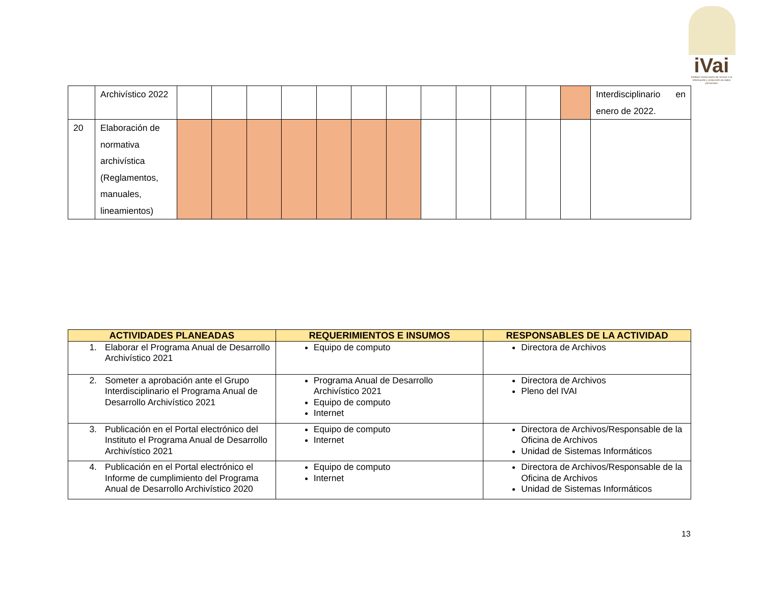iVai
Instituto Veracruzano de acceso a la información y protección de datos personales
| | Archivístico 2022 | | | | | | | | | | | | | Interdisciplinario en enero de 2022. |
| 20 | Elaboración de normativa archivística (Reglamentos, manuales, lineamientos) | | | | | | | | | | | | | |
| ACTIVIDADES PLANEADAS | REQUERIMIENTOS E INSUMOS | RESPONSABLES DE LA ACTIVIDAD |
| --- | --- | --- |
| 1. Elaborar el Programa Anual de Desarrollo Archivístico 2021 | Equipo de computo | Directora de Archivos |
| 2. Someter a aprobación ante el Grupo Interdisciplinario el Programa Anual de Desarrollo Archivístico 2021 | Programa Anual de Desarrollo Archivístico 2021 Equipo de computo Internet | Directora de Archivos Pleno del IVAI |
| 3. Publicación en el Portal electrónico del Instituto el Programa Anual de Desarrollo Archivístico 2021 | Equipo de computo Internet | Directora de Archivos/Responsable de la Oficina de Archivos Unidad de Sistemas Informáticos |
| 4. Publicación en el Portal electrónico el Informe de cumplimiento del Programa Anual de Desarrollo Archivístico 2020 | Equipo de computo Internet | Directora de Archivos/Responsable de la Oficina de Archivos Unidad de Sistemas Informáticos |
13